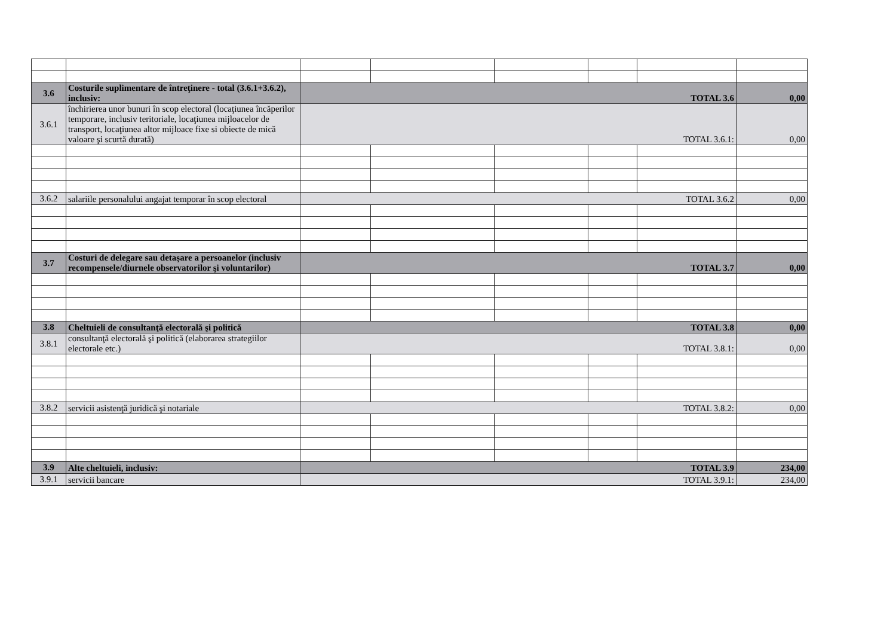| 3.6 | Costurile suplimentare de întreţinere - total (3.6.1+3.6.2), inclusiv: | TOTAL 3.6 | | | | | 0,00 |
| 3.6.1 | închirierea unor bunuri în scop electoral (locaţiunea încăperilor temporare, inclusiv teritoriale, locaţiunea mijloacelor de transport, locaţiunea altor mijloace fixe si obiecte de mică valoare şi scurtă durată) | TOTAL 3.6.1: | | | | | 0,00 |
| 3.6.2 | salariile personalului angajat temporar în scop electoral | TOTAL 3.6.2 | | | | | 0,00 |
| 3.7 | Costuri de delegare sau detaşare a persoanelor (inclusiv recompensele/diurnele observatorilor şi voluntarilor) | TOTAL 3.7 | | | | | 0,00 |
| 3.8 | Cheltuieli de consultanţă electorală şi politică | TOTAL 3.8 | | | | | 0,00 |
| 3.8.1 | consultanţă electorală şi politică (elaborarea strategiilor electorale etc.) | TOTAL 3.8.1: | | | | | 0,00 |
| 3.8.2 | servicii asistenţă juridică şi notariale | TOTAL 3.8.2: | | | | | 0,00 |
| 3.9 | Alte cheltuieli, inclusiv: | TOTAL 3.9 | | | | | 234,00 |
| 3.9.1 | servicii bancare | TOTAL 3.9.1: | | | | | 234,00 |